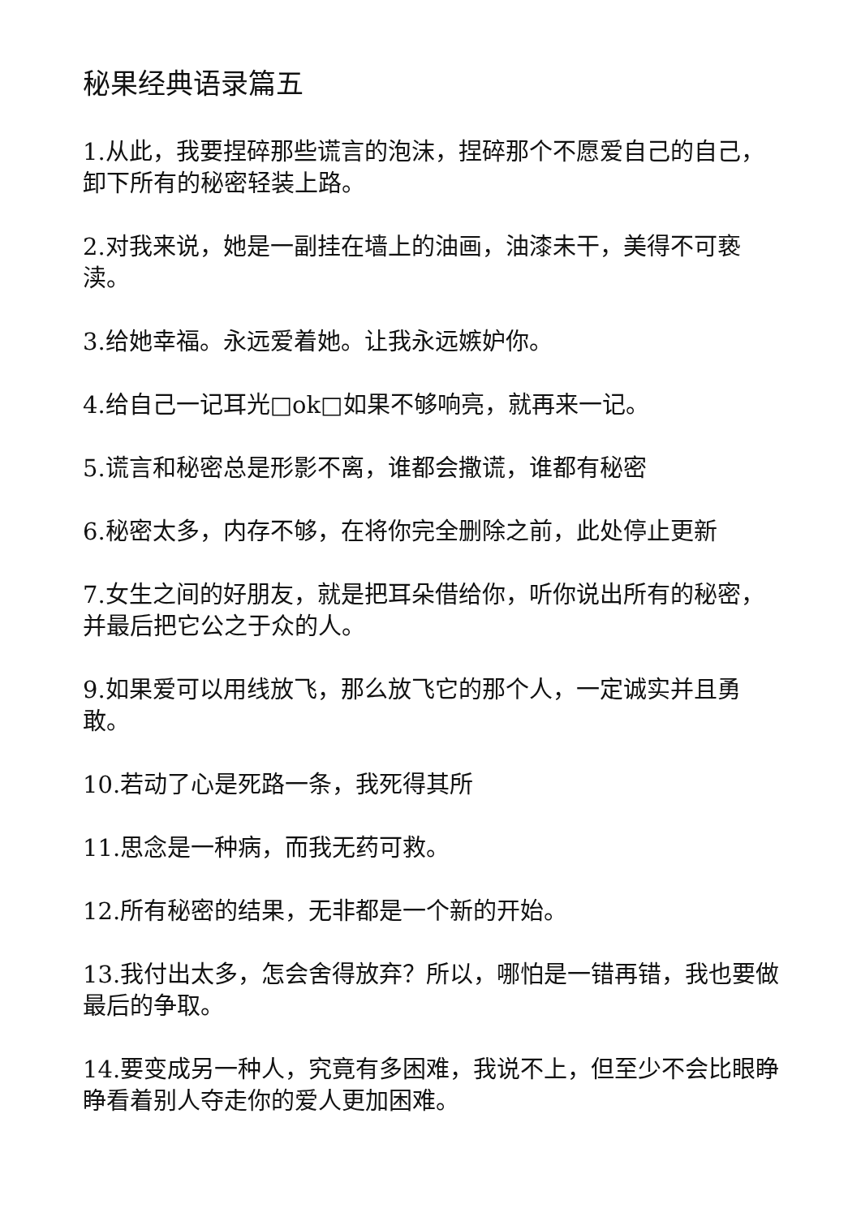秘果经典语录篇五
1.从此，我要捏碎那些谎言的泡沫，捏碎那个不愿爱自己的自己，卸下所有的秘密轻装上路。
2.对我来说，她是一副挂在墙上的油画，油漆未干，美得不可亵渎。
3.给她幸福。永远爱着她。让我永远嫉妒你。
4.给自己一记耳光□ok□如果不够响亮，就再来一记。
5.谎言和秘密总是形影不离，谁都会撒谎，谁都有秘密
6.秘密太多，内存不够，在将你完全删除之前，此处停止更新
7.女生之间的好朋友，就是把耳朵借给你，听你说出所有的秘密，并最后把它公之于众的人。
9.如果爱可以用线放飞，那么放飞它的那个人，一定诚实并且勇敢。
10.若动了心是死路一条，我死得其所
11.思念是一种病，而我无药可救。
12.所有秘密的结果，无非都是一个新的开始。
13.我付出太多，怎会舍得放弃？所以，哪怕是一错再错，我也要做最后的争取。
14.要变成另一种人，究竟有多困难，我说不上，但至少不会比眼睁睁看着别人夺走你的爱人更加困难。